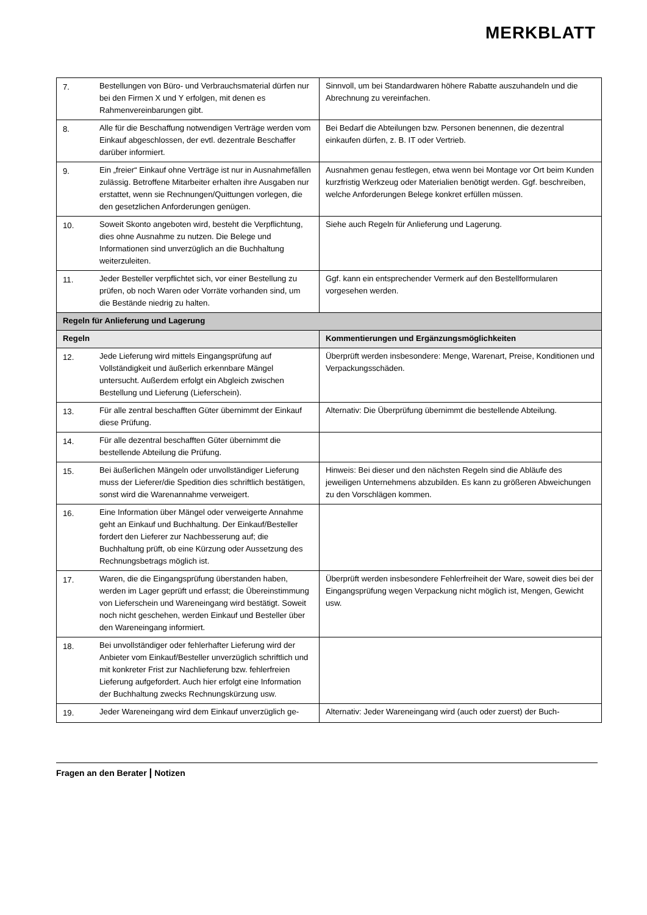MERKBLATT
| 7. | Bestellungen von Büro- und Verbrauchsmaterial dürfen nur bei den Firmen X und Y erfolgen, mit denen es Rahmenvereinbarungen gibt. | Sinnvoll, um bei Standardwaren höhere Rabatte auszuhandeln und die Abrechnung zu vereinfachen. |
| 8. | Alle für die Beschaffung notwendigen Verträge werden vom Einkauf abgeschlossen, der evtl. dezentrale Beschaffer darüber informiert. | Bei Bedarf die Abteilungen bzw. Personen benennen, die dezentral einkaufen dürfen, z. B. IT oder Vertrieb. |
| 9. | Ein „freier“ Einkauf ohne Verträge ist nur in Ausnahmefällen zulässig. Betroffene Mitarbeiter erhalten ihre Ausgaben nur erstattet, wenn sie Rechnungen/Quittungen vorlegen, die den gesetzlichen Anforderungen genügen. | Ausnahmen genau festlegen, etwa wenn bei Montage vor Ort beim Kunden kurzfristig Werkzeug oder Materialien benötigt werden. Ggf. beschreiben, welche Anforderungen Belege konkret erfüllen müssen. |
| 10. | Soweit Skonto angeboten wird, besteht die Verpflichtung, dies ohne Ausnahme zu nutzen. Die Belege und Informationen sind unverzüglich an die Buchhaltung weiterzuleiten. | Siehe auch Regeln für Anlieferung und Lagerung. |
| 11. | Jeder Besteller verpflichtet sich, vor einer Bestellung zu prüfen, ob noch Waren oder Vorräte vorhanden sind, um die Bestände niedrig zu halten. | Ggf. kann ein entsprechender Vermerk auf den Bestellformularen vorgesehen werden. |
| Regeln für Anlieferung und Lagerung | | |
| Regeln | | Kommentierungen und Ergänzungsmöglichkeiten |
| 12. | Jede Lieferung wird mittels Eingangsprüfung auf Vollständigkeit und äußerlich erkennbare Mängel untersucht. Außerdem erfolgt ein Abgleich zwischen Bestellung und Lieferung (Lieferschein). | Überprüft werden insbesondere: Menge, Warenart, Preise, Konditionen und Verpackungsschäden. |
| 13. | Für alle zentral beschafften Güter übernimmt der Einkauf diese Prüfung. | Alternativ: Die Überprüfung übernimmt die bestellende Abteilung. |
| 14. | Für alle dezentral beschafften Güter übernimmt die bestellende Abteilung die Prüfung. | |
| 15. | Bei äußerlichen Mängeln oder unvollständiger Lieferung muss der Lieferer/die Spedition dies schriftlich bestätigen, sonst wird die Warenannahme verweigert. | Hinweis: Bei dieser und den nächsten Regeln sind die Abläufe des jeweiligen Unternehmens abzubilden. Es kann zu größeren Abweichungen zu den Vorschlägen kommen. |
| 16. | Eine Information über Mängel oder verweigerte Annahme geht an Einkauf und Buchhaltung. Der Einkauf/Besteller fordert den Lieferer zur Nachbesserung auf; die Buchhaltung prüft, ob eine Kürzung oder Aussetzung des Rechnungsbetrags möglich ist. | |
| 17. | Waren, die die Eingangsprüfung überstanden haben, werden im Lager geprüft und erfasst; die Übereinstimmung von Lieferschein und Wareneingang wird bestätigt. Soweit noch nicht geschehen, werden Einkauf und Besteller über den Wareneingang informiert. | Überprüft werden insbesondere Fehlerfreiheit der Ware, soweit dies bei der Eingangsprüfung wegen Verpackung nicht möglich ist, Mengen, Gewicht usw. |
| 18. | Bei unvollständiger oder fehlerhafter Lieferung wird der Anbieter vom Einkauf/Besteller unverzüglich schriftlich und mit konkreter Frist zur Nachlieferung bzw. fehlerfreien Lieferung aufgefordert. Auch hier erfolgt eine Information der Buchhaltung zwecks Rechnungskürzung usw. | |
| 19. | Jeder Wareneingang wird dem Einkauf unverzüglich ge- | Alternativ: Jeder Wareneingang wird (auch oder zuerst) der Buch- |
Fragen an den Berater | Notizen